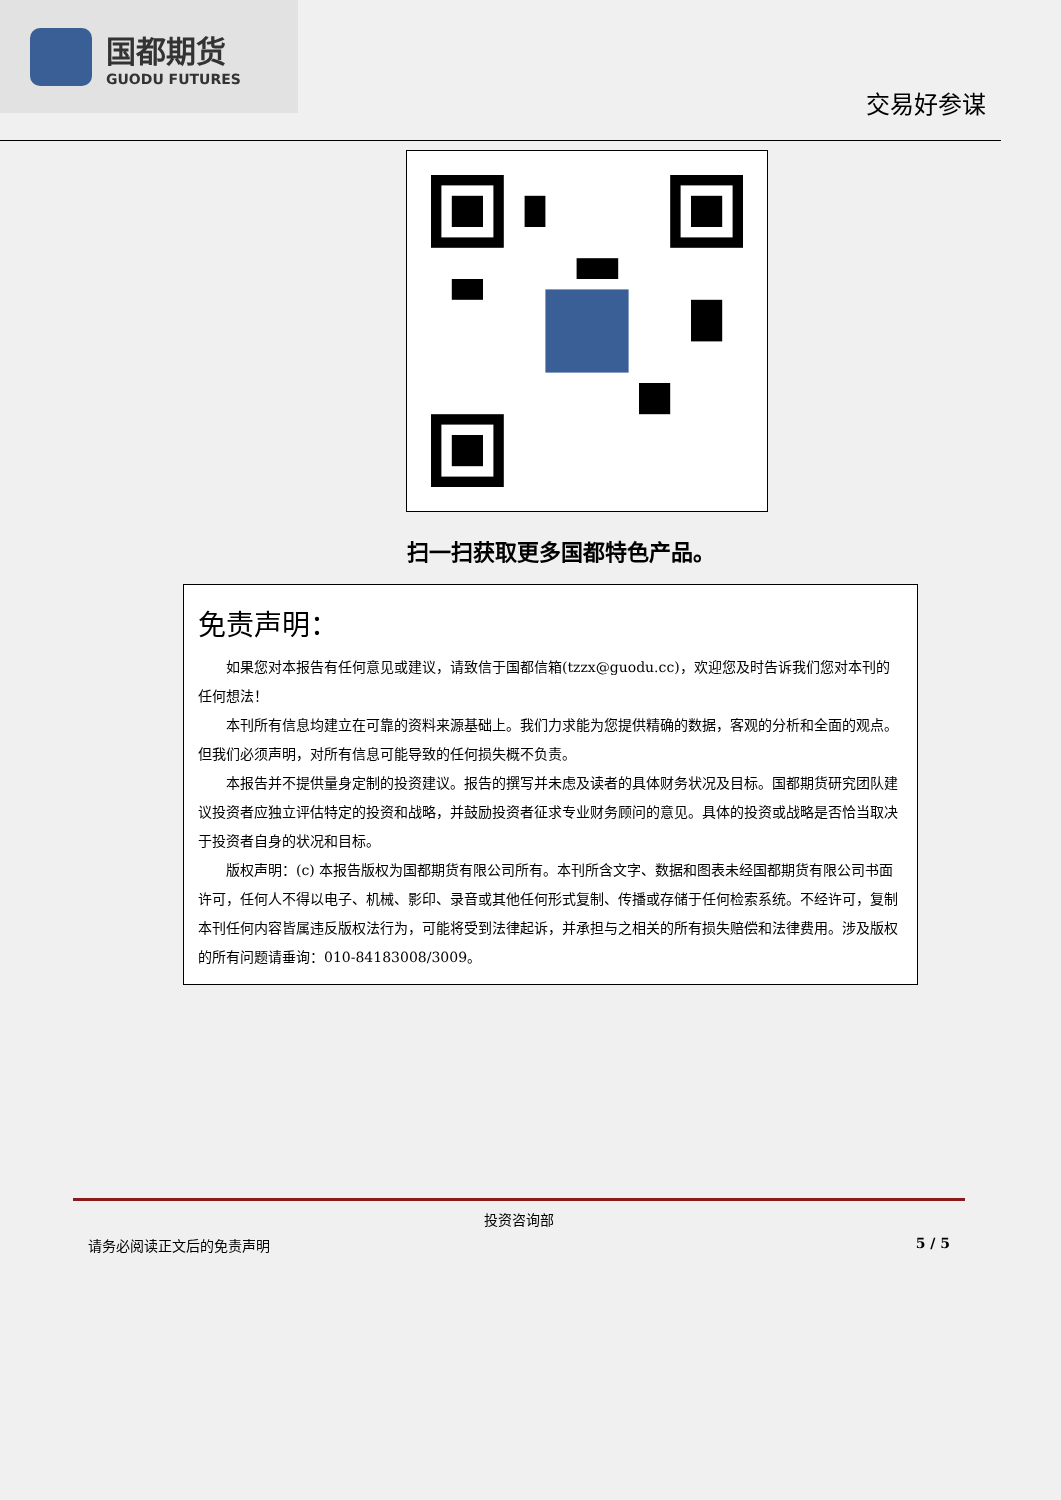国都期货
GUODU FUTURES
交易好参谋
扫一扫获取更多国都特色产品。
免责声明：
如果您对本报告有任何意见或建议，请致信于国都信箱(tzzx@guodu.cc)，欢迎您及时告诉我们您对本刊的任何想法！
本刊所有信息均建立在可靠的资料来源基础上。我们力求能为您提供精确的数据，客观的分析和全面的观点。但我们必须声明，对所有信息可能导致的任何损失概不负责。
本报告并不提供量身定制的投资建议。报告的撰写并未虑及读者的具体财务状况及目标。国都期货研究团队建议投资者应独立评估特定的投资和战略，并鼓励投资者征求专业财务顾问的意见。具体的投资或战略是否恰当取决于投资者自身的状况和目标。
版权声明：(c) 本报告版权为国都期货有限公司所有。本刊所含文字、数据和图表未经国都期货有限公司书面许可，任何人不得以电子、机械、影印、录音或其他任何形式复制、传播或存储于任何检索系统。不经许可，复制本刊任何内容皆属违反版权法行为，可能将受到法律起诉，并承担与之相关的所有损失赔偿和法律费用。涉及版权的所有问题请垂询：010-84183008/3009。
投资咨询部
请务必阅读正文后的免责声明 5 / 5